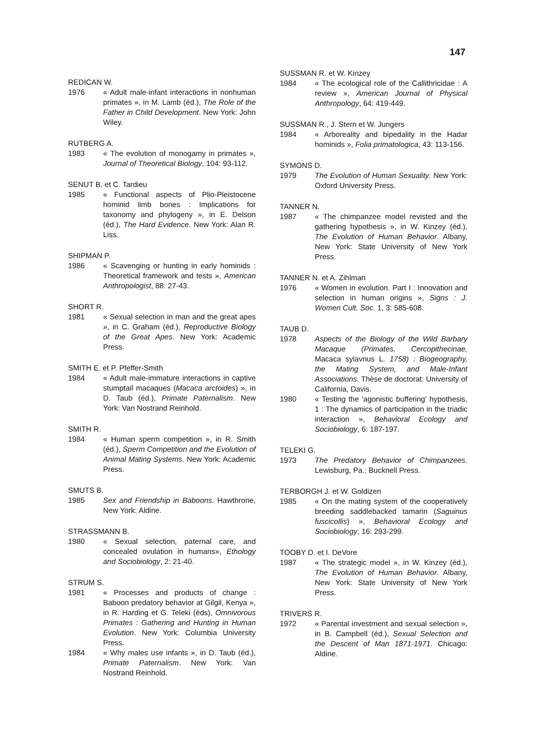147
REDICAN W.
1976 « Adult male-infant interactions in nonhuman primates », in M. Lamb (éd.), The Role of the Father in Child Development. New York: John Wiley.
RUTBERG A.
1983 « The evolution of monogamy in primates », Journal of Theoretical Biology, 104: 93-112.
SENUT B. et C. Tardieu
1985 « Functional aspects of Plio-Pleistocene hominid limb bones : Implications for taxonomy and phylogeny », in E. Delson (éd.), The Hard Evidence. New York: Alan R. Liss.
SHIPMAN P.
1986 « Scavenging or hunting in early hominids : Theoretical framework and tests », American Anthropologist, 88: 27-43.
SHORT R.
1981 « Sexual selection in man and the great apes », in C. Graham (éd.), Reproductive Biology of the Great Apes. New York: Academic Press.
SMITH E. et P. Pfeffer-Smith
1984 « Adult male-immature interactions in captive stumptail macaques (Macaca arctoides) », in D. Taub (éd.), Primate Paternalism. New York: Van Nostrand Reinhold.
SMITH R.
1984 « Human sperm competition », in R. Smith (éd.), Sperm Competition and the Evolution of Animal Mating Systems. New York: Academic Press.
SMUTS B.
1985 Sex and Friendship in Baboons. Hawthrone, New York: Aldine.
STRASSMANN B.
1980 « Sexual selection, paternal care, and concealed ovulation in humans», Ethology and Sociobiology, 2: 21-40.
STRUM S.
1981 « Processes and products of change : Baboon predatory behavior at Gilgil, Kenya », in R. Harding et G. Teleki (éds), Omnivorous Primates : Gathering and Hunting in Human Evolution. New York: Columbia University Press.
1984 « Why males use infants », in D. Taub (éd.), Primate Paternalism. New York: Van Nostrand Reinhold.
SUSSMAN R. et W. Kinzey
1984 « The ecological role of the Callithricidae : A review », American Journal of Physical Anthropology, 64: 419-449.
SUSSMAN R., J. Stern et W. Jungers
1984 « Arboreality and bipedality in the Hadar hominids », Folia primatologica, 43: 113-156.
SYMONS D.
1979 The Evolution of Human Sexuality. New York: Oxford University Press.
TANNER N.
1987 « The chimpanzee model revisted and the gathering hypothesis », in W. Kinzey (éd.), The Evolution of Human Behavior. Albany, New York: State University of New York Press.
TANNER N. et A. Zihlman
1976 « Women in evolution. Part I : Innovation and selection in human origins », Signs : J. Women Cult. Soc. 1, 3: 585-608.
TAUB D.
1978 Aspects of the Biology of the Wild Barbary Macaque (Primates, Cercopithecinae, Macaca sylavnus L. 1758) : Biogeography, the Mating System, and Male-Infant Associations. Thèse de doctorat: University of California, Davis.
1980 « Testing the 'agonistic buffering' hypothesis, 1 : The dynamics of participation in the triadic interaction », Behavioral Ecology and Sociobiology, 6: 187-197.
TELEKI G.
1973 The Predatory Behavior of Chimpanzees. Lewisburg, Pa.: Bucknell Press.
TERBORGH J. et W. Goldizen
1985 « On the mating system of the cooperatively breeding saddlebacked tamarin (Saguinus fuscicollis) », Behavioral Ecology and Sociobiology, 16: 293-299.
TOOBY D. et I. DeVore
1987 « The strategic model », in W. Kinzey (éd.), The Evolution of Human Behavior. Albany, New York: State University of New York Press.
TRIVERS R.
1972 « Parental investment and sexual selection », in B. Campbell (éd.), Sexual Selection and the Descent of Man 1871-1971. Chicago: Aldine.